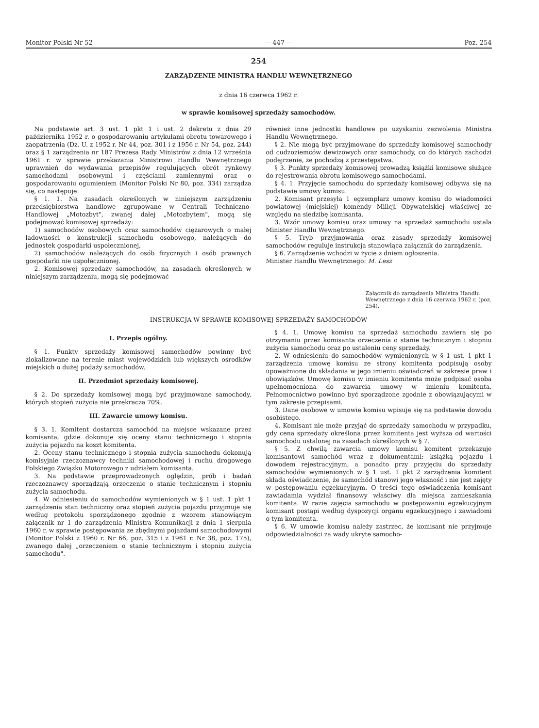Monitor Polski Nr 52 — 447 — Poz. 254
254
ZARZĄDZENIE MINISTRA HANDLU WEWNĘTRZNEGO
z dnia 16 czerwca 1962 r.
w sprawie komisowej sprzedaży samochodów.
Na podstawie art. 3 ust. 1 pkt 1 i ust. 2 dekretu z dnia 29 października 1952 r. o gospodarowaniu artykułami obrotu towarowego i zaopatrzenia (Dz. U. z 1952 r. Nr 44, poz. 301 i z 1956 r. Nr 54, poz. 244) oraz § 1 zarządzenia nr 187 Prezesa Rady Ministrów z dnia 12 września 1961 r. w sprawie przekazania Ministrowi Handlu Wewnętrznego uprawnień do wydawania przepisów regulujących obrót rynkowy samochodami osobowymi i częściami zamiennymi oraz o gospodarowaniu ogumieniem (Monitor Polski Nr 80, poz. 334) zarządza się, co następuje:
§ 1. 1. Na zasadach określonych w niniejszym zarządzeniu przedsiębiorstwa handlowe zgrupowane w Centrali Techniczno-Handlowej „Motozbyt", zwanej dalej „Motozbytem", mogą się podejmować komisowej sprzedaży:
1) samochodów osobowych oraz samochodów ciężarowych o małej ładowności o konstrukcji samochodu osobowego, należących do jednostek gospodarki uspołecznionej,
2) samochodów należących do osób fizycznych i osób prawnych gospodarki nie uspołecznionej.
2. Komisowej sprzedaży samochodów, na zasadach określonych w niniejszym zarządzeniu, mogą się podejmować
również inne jednostki handlowe po uzyskaniu zezwolenia Ministra Handlu Wewnętrznego.
§ 2. Nie mogą być przyjmowane do sprzedaży komisowej samochody od cudzoziemców dewizowych oraz samochody, co do których zachodzi podejrzenie, że pochodzą z przestępstwa.
§ 3. Punkty sprzedaży komisowej prowadzą książki komisowe służące do rejestrowania obrotu komisowego samochodami.
§ 4. 1. Przyjęcie samochodu do sprzedaży komisowej odbywa się na podstawie umowy komisu.
2. Komisant przesyła 1 egzemplarz umowy komisu do wiadomości powiatowej (miejskiej) komendy Milicji Obywatelskiej właściwej ze względu na siedzibę komisanta.
3. Wzór umowy komisu oraz umowy na sprzedaż samochodu ustala Minister Handlu Wewnętrznego.
§ 5. Tryb przyjmowania oraz zasady sprzedaży komisowej samochodów reguluje instrukcja stanowiąca załącznik do zarządzenia.
§ 6. Zarządzenie wchodzi w życie z dniem ogłoszenia.
Minister Handlu Wewnętrznego: M. Lesz
Załącznik do zarządzenia Ministra Handlu Wewnętrznego z dnia 16 czerwca 1962 r. (poz. 254).
INSTRUKCJA W SPRAWIE KOMISOWEJ SPRZEDAŻY SAMOCHODÓW
I. Przepis ogólny.
§ 1. Punkty sprzedaży komisowej samochodów powinny być zlokalizowane na terenie miast wojewódzkich lub większych ośrodków miejskich o dużej podaży samochodów.
II. Przedmiot sprzedaży komisowej.
§ 2. Do sprzedaży komisowej mogą być przyjmowane samochody, których stopień zużycia nie przekracza 70%.
III. Zawarcie umowy komisu.
§ 3. 1. Komitent dostarcza samochód na miejsce wskazane przez komisanta, gdzie dokonuje się oceny stanu technicznego i stopnia zużycia pojazdu na koszt komitenta.
2. Oceny stanu technicznego i stopnia zużycia samochodu dokonują komisyjnie rzeczoznawcy techniki samochodowej i ruchu drogowego Polskiego Związku Motorowego z udziałem komisanta.
3. Na podstawie przeprowadzonych oględzin, prób i badań rzeczoznawcy sporządzają orzeczenie o stanie technicznym i stopniu zużycia samochodu.
4. W odniesieniu do samochodów wymienionych w § 1 ust. 1 pkt 1 zarządzenia stan techniczny oraz stopień zużycia pojazdu przyjmuje się według protokołu sporządzonego zgodnie z wzorem stanowiącym załącznik nr 1 do zarządzenia Ministra Komunikacji z dnia 1 sierpnia 1960 r. w sprawie postępowania ze zbędnymi pojazdami samochodowymi (Monitor Polski z 1960 r. Nr 66, poz. 315 i z 1961 r. Nr 38, poz. 175), zwanego dalej „orzeczeniem o stanie technicznym i stopniu zużycia samochodu".
§ 4. 1. Umowę komisu na sprzedaż samochodu zawiera się po otrzymaniu przez komisanta orzeczenia o stanie technicznym i stopniu zużycia samochodu oraz po ustaleniu ceny sprzedaży.
2. W odniesieniu do samochodów wymienionych w § 1 ust. 1 pkt 1 zarządzenia umowę komisu ze strony komitenta podpisują osoby upoważnione do składania w jego imieniu oświadczeń w zakresie praw i obowiązków. Umowę komisu w imieniu komitenta może podpisać osoba upełnomocniona do zawarcia umowy w imieniu komitenta. Pełnomocnictwo powinno być sporządzone zgodnie z obowiązującymi w tym zakresie przepisami.
3. Dane osobowe w umowie komisu wpisuje się na podstawie dowodu osobistego.
4. Komisant nie może przyjąć do sprzedaży samochodu w przypadku, gdy cena sprzedaży określona przez komitenta jest wyższa od wartości samochodu ustalonej na zasadach określonych w § 7.
§ 5. Z chwilą zawarcia umowy komisu komitent przekazuje komisantowi samochód wraz z dokumentami: książką pojazdu i dowodem rejestracyjnym, a ponadto przy przyjęciu do sprzedaży samochodów wymienionych w § 1 ust. 1 pkt 2 zarządzenia komitent składa oświadczenie, że samochód stanowi jego własność i nie jest zajęty w postępowaniu egzekucyjnym. O treści tego oświadczenia komisant zawiadamia wydział finansowy właściwy dla miejsca zamieszkania komitenta. W razie zajęcia samochodu w postępowaniu egzekucyjnym komisant postąpi według dyspozycji organu egzekucyjnego i zawiadomi o tym komitenta.
§ 6. W umowie komisu należy zastrzec, że komisant nie przyjmuje odpowiedzialności za wady ukryte samocho-